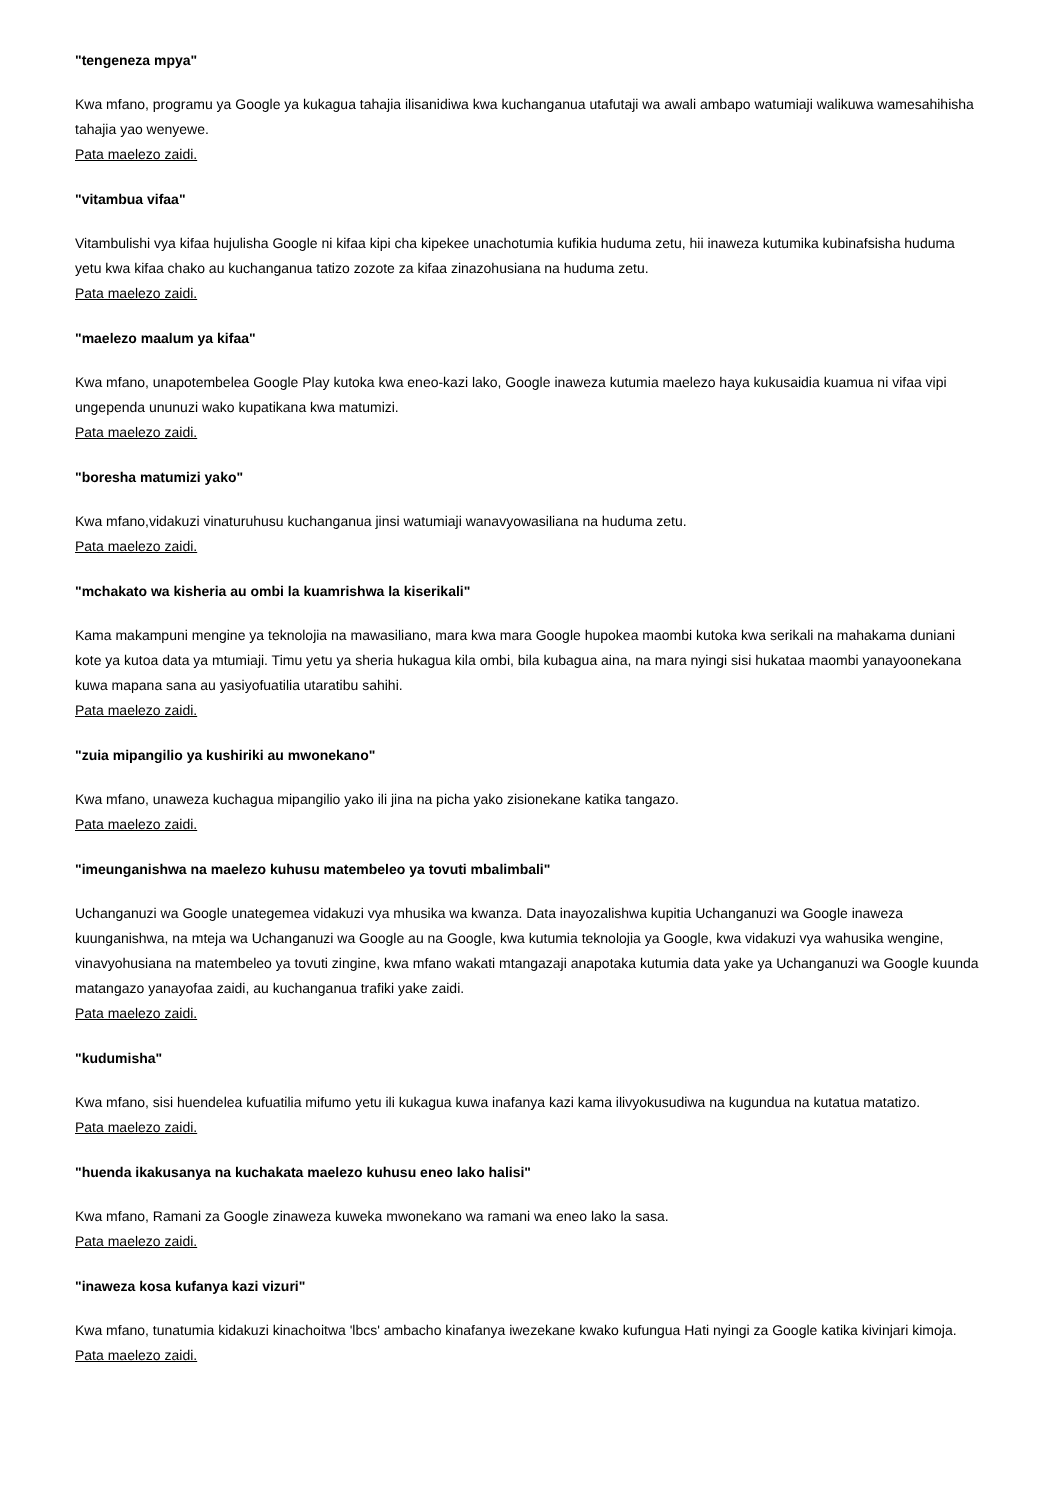"tengeneza mpya"
Kwa mfano, programu ya Google ya kukagua tahajia ilisanidiwa kwa kuchanganua utafutaji wa awali ambapo watumiaji walikuwa wamesahihisha tahajia yao wenyewe.
Pata maelezo zaidi.
"vitambua vifaa"
Vitambulishi vya kifaa hujulisha Google ni kifaa kipi cha kipekee unachotumia kufikia huduma zetu, hii inaweza kutumika kubinafsisha huduma yetu kwa kifaa chako au kuchanganua tatizo zozote za kifaa zinazohusiana na huduma zetu.
Pata maelezo zaidi.
"maelezo maalum ya kifaa"
Kwa mfano, unapotembelea Google Play kutoka kwa eneo-kazi lako, Google inaweza kutumia maelezo haya kukusaidia kuamua ni vifaa vipi ungependa ununuzi wako kupatikana kwa matumizi.
Pata maelezo zaidi.
"boresha matumizi yako"
Kwa mfano,vidakuzi vinaturuhusu kuchanganua jinsi watumiaji wanavyowasiliana na huduma zetu.
Pata maelezo zaidi.
"mchakato wa kisheria au ombi la kuamrishwa la kiserikali"
Kama makampuni mengine ya teknolojia na mawasiliano, mara kwa mara Google hupokea maombi kutoka kwa serikali na mahakama duniani kote ya kutoa data ya mtumiaji. Timu yetu ya sheria hukagua kila ombi, bila kubagua aina, na mara nyingi sisi hukataa maombi yanayoonekana kuwa mapana sana au yasiyofuatilia utaratibu sahihi.
Pata maelezo zaidi.
"zuia mipangilio ya kushiriki au mwonekano"
Kwa mfano, unaweza kuchagua mipangilio yako ili jina na picha yako zisionekane katika tangazo.
Pata maelezo zaidi.
"imeunganishwa na maelezo kuhusu matembeleo ya tovuti mbalimbali"
Uchanganuzi wa Google unategemea vidakuzi vya mhusika wa kwanza. Data inayozalishwa kupitia Uchanganuzi wa Google inaweza kuunganishwa, na mteja wa Uchanganuzi wa Google au na Google, kwa kutumia teknolojia ya Google, kwa vidakuzi vya wahusika wengine, vinavyohusiana na matembeleo ya tovuti zingine, kwa mfano wakati mtangazaji anapotaka kutumia data yake ya Uchanganuzi wa Google kuunda matangazo yanayofaa zaidi, au kuchanganua trafiki yake zaidi.
Pata maelezo zaidi.
"kudumisha"
Kwa mfano, sisi huendelea kufuatilia mifumo yetu ili kukagua kuwa inafanya kazi kama ilivyokusudiwa na kugundua na kutatua matatizo.
Pata maelezo zaidi.
"huenda ikakusanya na kuchakata maelezo kuhusu eneo lako halisi"
Kwa mfano, Ramani za Google zinaweza kuweka mwonekano wa ramani wa eneo lako la sasa.
Pata maelezo zaidi.
"inaweza kosa kufanya kazi vizuri"
Kwa mfano, tunatumia kidakuzi kinachoitwa 'lbcs' ambacho kinafanya iwezekane kwako kufungua Hati nyingi za Google katika kivinjari kimoja.
Pata maelezo zaidi.